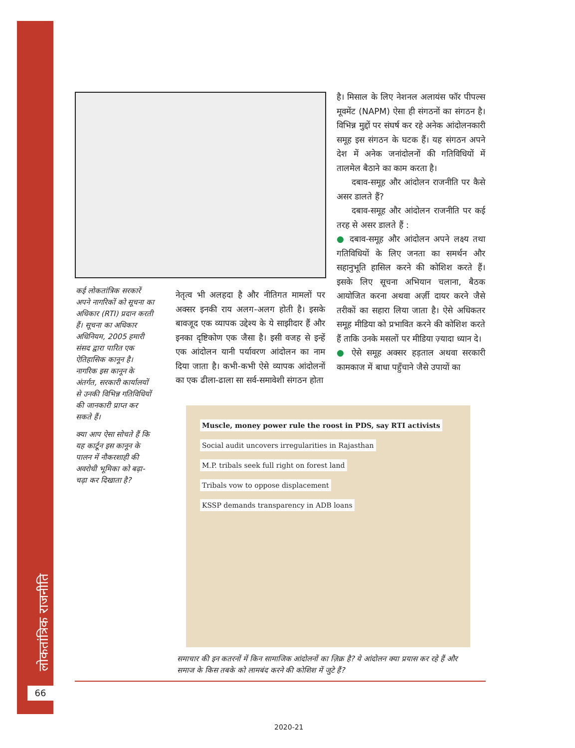लोकतांत्रिक राजनीति
66
कई लोकतांत्रिक सरकारें अपने नागरिकों को सूचना का अधिकार (RTI) प्रदान करती हैं। सूचना का अधिकार अधिनियम, 2005 हमारी संसद द्वारा पारित एक ऐतिहासिक कानून है। नागरिक इस कानून के अंतर्गत, सरकारी कार्यालयों से उनकी विभिन्न गतिविधियों की जानकारी प्राप्त कर सकते हैं।
क्या आप ऐसा सोचते हैं कि यह कार्टून इस कानून के पालन में नौकरशाही की अवरोधी भूमिका को बढ़ा-चढ़ा कर दिखाता है?
नेतृत्व भी अलहदा है और नीतिगत मामलों पर अक्सर इनकी राय अलग-अलग होती है। इसके बावजूद एक व्यापक उद्देश्य के ये साझीदार हैं और इनका दृष्टिकोण एक जैसा है। इसी वजह से इन्हें एक आंदोलन यानी पर्यावरण आंदोलन का नाम दिया जाता है। कभी-कभी ऐसे व्यापक आंदोलनों का एक ढीला-ढाला सा सर्व-समावेशी संगठन होता
है। मिसाल के लिए नेशनल अलायंस फॉर पीपल्स मूवमेंट (NAPM) ऐसा ही संगठनों का संगठन है। विभिन्न मुद्दों पर संघर्ष कर रहे अनेक आंदोलनकारी समूह इस संगठन के घटक हैं। यह संगठन अपने देश में अनेक जनांदोलनों की गतिविधियों में तालमेल बैठाने का काम करता है।
दबाव-समूह और आंदोलन राजनीति पर कैसे असर डालते हैं?
दबाव-समूह और आंदोलन राजनीति पर कई तरह से असर डालते हैं :
● दबाव-समूह और आंदोलन अपने लक्ष्य तथा गतिविधियों के लिए जनता का समर्थन और सहानुभूति हासिल करने की कोशिश करते हैं। इसके लिए सूचना अभियान चलाना, बैठक आयोजित करना अथवा अर्ज़ी दायर करने जैसे तरीकों का सहारा लिया जाता है। ऐसे अधिकतर समूह मीडिया को प्रभावित करने की कोशिश करते हैं ताकि उनके मसलों पर मीडिया ज़्यादा ध्यान दे।
● ऐसे समूह अक्सर हड़ताल अथवा सरकारी कामकाज में बाधा पहुँचाने जैसे उपायों का
Muscle, money power rule the roost in PDS, say RTI activists
Social audit uncovers irregularities in Rajasthan
M.P. tribals seek full right on forest land
Tribals vow to oppose displacement
KSSP demands transparency in ADB loans
समाचार की इन कतरनों में किन सामाजिक आंदोलनों का ज़िक्र है? ये आंदोलन क्या प्रयास कर रहे हैं और समाज के किस तबके को लामबंद करने की कोशिश में जुटे हैं?
2020-21